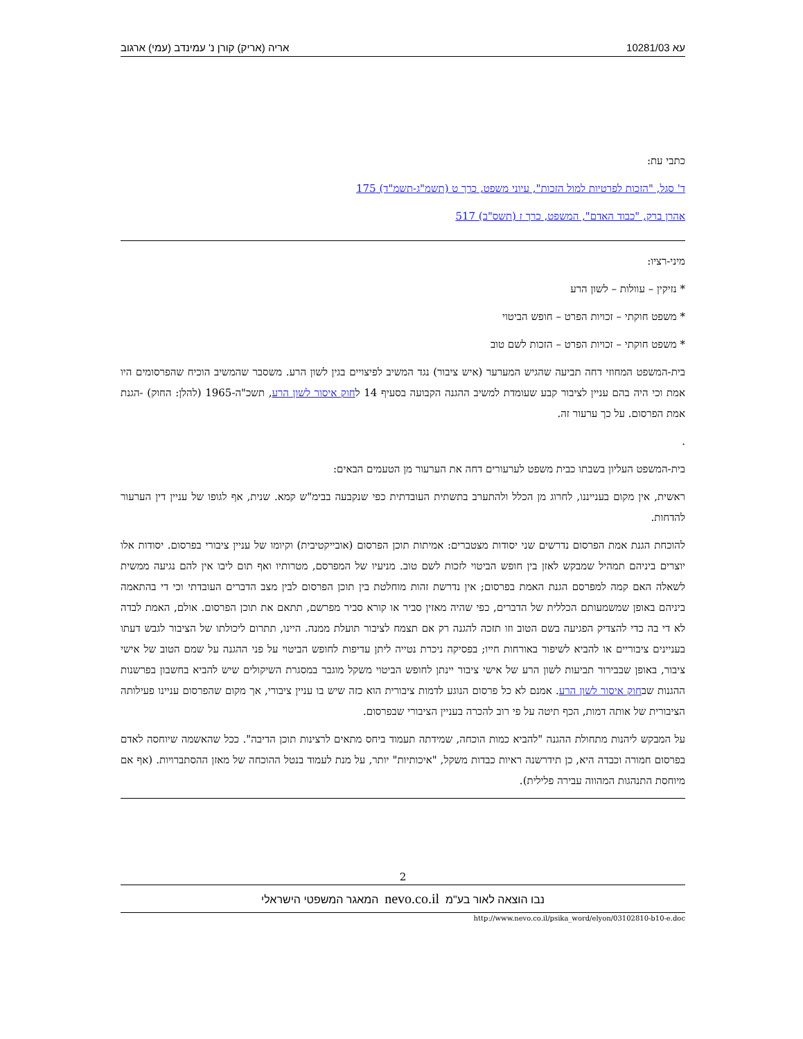עא 10281/03 אריה (אריק) קורן נ' עמינדב (עמי) ארגוב
כתבי עת:
ד' סגל, "הזכות לפרטיות למול הזכות", עיוני משפט, כרך ט (תשמ"ג-תשמ"ד) 175
אהרן ברק, "כבוד האדם", המשפט, כרך ז (תשס"ב) 517
מיני-רציו:
* נזיקין – עוולות – לשון הרע
* משפט חוקתי – זכויות הפרט – חופש הביטוי
* משפט חוקתי – זכויות הפרט – הזכות לשם טוב
בית-המשפט המחוזי דחה תביעה שהגיש המערער (איש ציבור) נגד המשיב לפיצויים בגין לשון הרע. משסבר שהמשיב הוכיח שהפרסומים היו אמת וכי היה בהם עניין לציבור קבע שעומדת למשיב ההגנה הקבועה בסעיף 14 לחוק איסור לשון הרע, תשכ"ה-1965 (להלן: החוק) -הגנת אמת הפרסום. על כך ערעור זה.
.
בית-המשפט העליון בשבתו כבית משפט לערעורים דחה את הערעור מן הטעמים הבאים:
ראשית, אין מקום בענייננו, לחרוג מן הכלל ולהתערב בתשתית העובדתית כפי שנקבעה בבימ"ש קמא. שנית, אף לגופו של עניין דין הערעור להדחות.
להוכחת הגנת אמת הפרסום נדרשים שני יסודות מצטברים: אמיתות תוכן הפרסום (אובייקטיבית) וקיומו של עניין ציבורי בפרסום. יסודות אלו יוצרים ביניהם תמהיל שמבקש לאזן בין חופש הביטוי לזכות לשם טוב. מניעיו של המפרסם, מטרותיו ואף תום ליבו אין להם נגיעה ממשית לשאלה האם קמה למפרסם הגנת האמת בפרסום; אין נדרשת זהות מוחלטת בין תוכן הפרסום לבין מצב הדברים העובדתי וכי די בהתאמה ביניהם באופן שמשמעותם הכללית של הדברים, כפי שהיה מאזין סביר או קורא סביר מפרשם, תתאם את תוכן הפרסום. אולם, האמת לבדה לא די בה כדי להצדיק הפגיעה בשם הטוב וזו תזכה להגנה רק אם תצמח לציבור תועלת ממנה. היינו, תתרום ליכולתו של הציבור לגבש דעתו בעניינים ציבוריים או להביא לשיפור באורחות חייו; בפסיקה ניכרת נטייה ליתן עדיפות לחופש הביטוי על פני ההגנה על שמם הטוב של אישי ציבור, באופן שבבירור תביעות לשון הרע של אישי ציבור יינתן לחופש הביטוי משקל מוגבר במסגרת השיקולים שיש להביא בחשבון בפרשנות ההגנות שבחוק איסור לשון הרע. אמנם לא כל פרסום הנוגע לדמות ציבורית הוא כזה שיש בו עניין ציבורי, אך מקום שהפרסום עניינו פעילותה הציבורית של אותה דמות, הכף תיטה על פי רוב להכרה בעניין הציבורי שבפרסום.
על המבקש ליהנות מתחולת ההגנה "להביא כמות הוכחה, שמידתה תעמוד ביחס מתאים לרצינות תוכן הדיבה". ככל שהאשמה שיוחסה לאדם בפרסום חמורה וכבדה היא, כן תידרשנה ראיות כבדות משקל, "איכותיות" יותר, על מנת לעמוד בנטל ההוכחה של מאזן ההסתברויות. (אף אם מיוחסת התנהגות המהווה עבירה פלילית).
2
נבו הוצאה לאור בע"מ nevo.co.il המאגר המשפטי הישראלי
http://www.nevo.co.il/psika_word/elyon/03102810-b10-e.doc